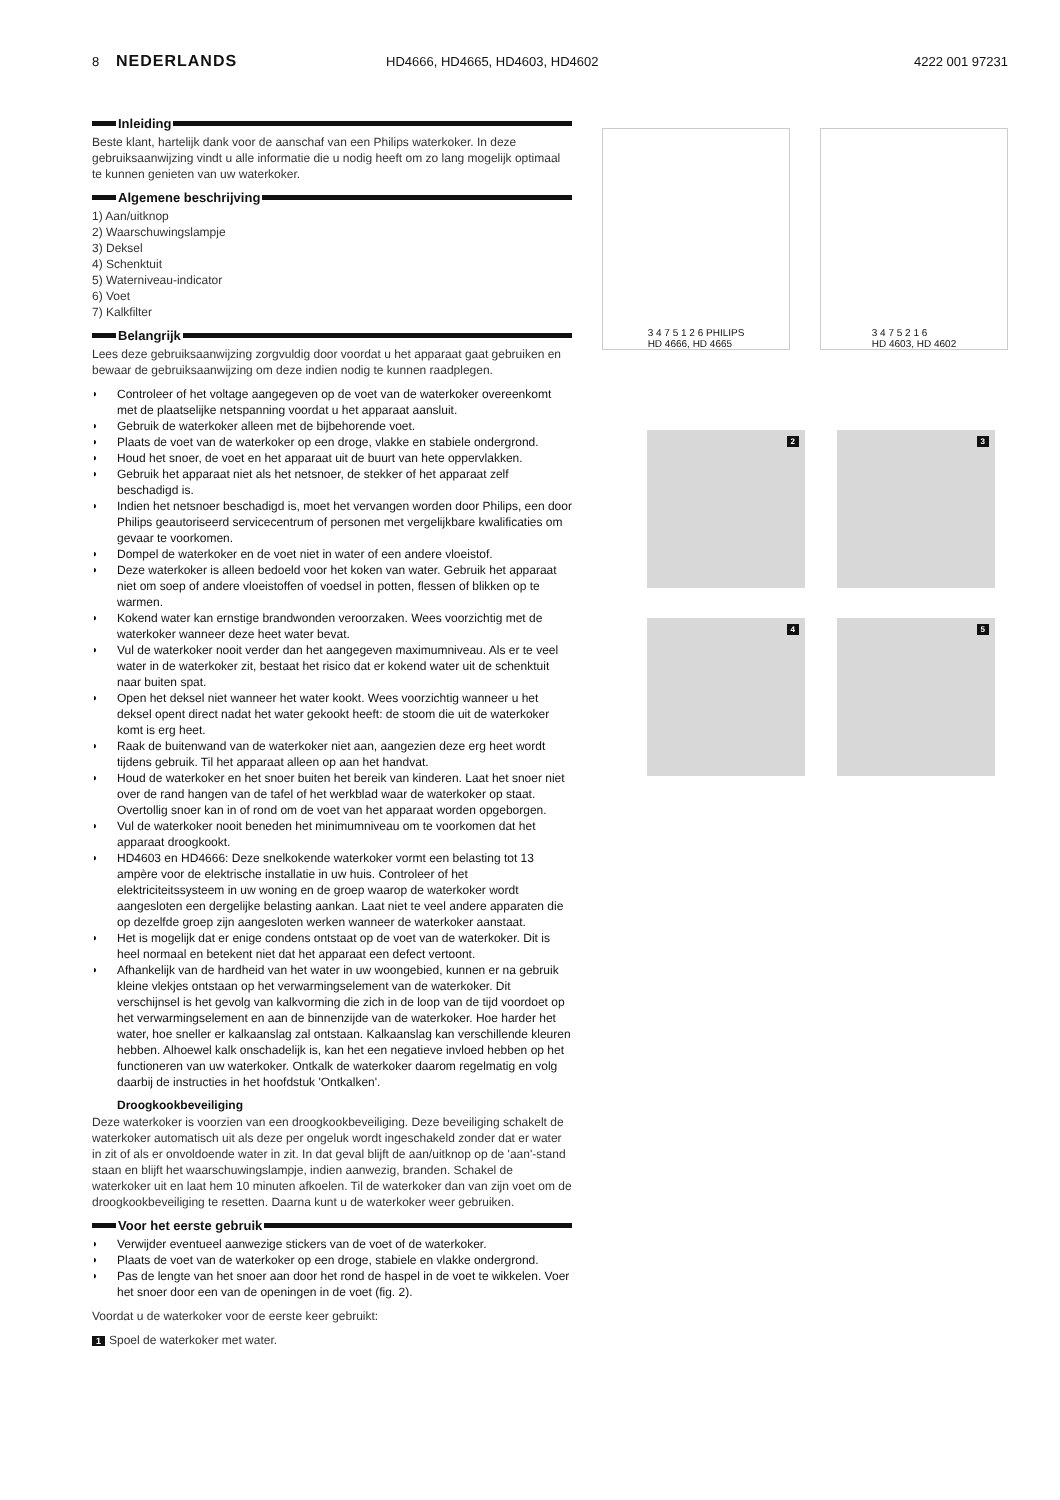8 NEDERLANDS HD4666, HD4665, HD4603, HD4602 4222 001 97231
Inleiding
Beste klant, hartelijk dank voor de aanschaf van een Philips waterkoker. In deze gebruiksaanwijzing vindt u alle informatie die u nodig heeft om zo lang mogelijk optimaal te kunnen genieten van uw waterkoker.
Algemene beschrijving
1) Aan/uitknop
2) Waarschuwingslampje
3) Deksel
4) Schenktuit
5) Waterniveau-indicator
6) Voet
7) Kalkfilter
Belangrijk
Lees deze gebruiksaanwijzing zorgvuldig door voordat u het apparaat gaat gebruiken en bewaar de gebruiksaanwijzing om deze indien nodig te kunnen raadplegen.
◗ Controleer of het voltage aangegeven op de voet van de waterkoker overeenkomt met de plaatselijke netspanning voordat u het apparaat aansluit.
◗ Gebruik de waterkoker alleen met de bijbehorende voet.
◗ Plaats de voet van de waterkoker op een droge, vlakke en stabiele ondergrond.
◗ Houd het snoer, de voet en het apparaat uit de buurt van hete oppervlakken.
◗ Gebruik het apparaat niet als het netsnoer, de stekker of het apparaat zelf beschadigd is.
◗ Indien het netsnoer beschadigd is, moet het vervangen worden door Philips, een door Philips geautoriseerd servicecentrum of personen met vergelijkbare kwalificaties om gevaar te voorkomen.
◗ Dompel de waterkoker en de voet niet in water of een andere vloeistof.
◗ Deze waterkoker is alleen bedoeld voor het koken van water. Gebruik het apparaat niet om soep of andere vloeistoffen of voedsel in potten, flessen of blikken op te warmen.
◗ Kokend water kan ernstige brandwonden veroorzaken. Wees voorzichtig met de waterkoker wanneer deze heet water bevat.
◗ Vul de waterkoker nooit verder dan het aangegeven maximumniveau. Als er te veel water in de waterkoker zit, bestaat het risico dat er kokend water uit de schenktuit naar buiten spat.
◗ Open het deksel niet wanneer het water kookt. Wees voorzichtig wanneer u het deksel opent direct nadat het water gekookt heeft: de stoom die uit de waterkoker komt is erg heet.
◗ Raak de buitenwand van de waterkoker niet aan, aangezien deze erg heet wordt tijdens gebruik. Til het apparaat alleen op aan het handvat.
◗ Houd de waterkoker en het snoer buiten het bereik van kinderen. Laat het snoer niet over de rand hangen van de tafel of het werkblad waar de waterkoker op staat. Overtollig snoer kan in of rond om de voet van het apparaat worden opgeborgen.
◗ Vul de waterkoker nooit beneden het minimumniveau om te voorkomen dat het apparaat droogkookt.
◗ HD4603 en HD4666: Deze snelkokende waterkoker vormt een belasting tot 13 ampère voor de elektrische installatie in uw huis. Controleer of het elektriciteitssysteem in uw woning en de groep waarop de waterkoker wordt aangesloten een dergelijke belasting aankan. Laat niet te veel andere apparaten die op dezelfde groep zijn aangesloten werken wanneer de waterkoker aanstaat.
◗ Het is mogelijk dat er enige condens ontstaat op de voet van de waterkoker. Dit is heel normaal en betekent niet dat het apparaat een defect vertoont.
◗ Afhankelijk van de hardheid van het water in uw woongebied, kunnen er na gebruik kleine vlekjes ontstaan op het verwarmingselement van de waterkoker. Dit verschijnsel is het gevolg van kalkvorming die zich in de loop van de tijd voordoet op het verwarmingselement en aan de binnenzijde van de waterkoker. Hoe harder het water, hoe sneller er kalkaanslag zal ontstaan. Kalkaanslag kan verschillende kleuren hebben. Alhoewel kalk onschadelijk is, kan het een negatieve invloed hebben op het functioneren van uw waterkoker. Ontkalk de waterkoker daarom regelmatig en volg daarbij de instructies in het hoofdstuk 'Ontkalken'.
Droogkookbeveiliging
Deze waterkoker is voorzien van een droogkookbeveiliging. Deze beveiliging schakelt de waterkoker automatisch uit als deze per ongeluk wordt ingeschakeld zonder dat er water in zit of als er onvoldoende water in zit. In dat geval blijft de aan/uitknop op de 'aan'-stand staan en blijft het waarschuwingslampje, indien aanwezig, branden. Schakel de waterkoker uit en laat hem 10 minuten afkoelen. Til de waterkoker dan van zijn voet om de droogkookbeveiliging te resetten. Daarna kunt u de waterkoker weer gebruiken.
Voor het eerste gebruik
◗ Verwijder eventueel aanwezige stickers van de voet of de waterkoker.
◗ Plaats de voet van de waterkoker op een droge, stabiele en vlakke ondergrond.
◗ Pas de lengte van het snoer aan door het rond de haspel in de voet te wikkelen. Voer het snoer door een van de openingen in de voet (fig. 2).
Voordat u de waterkoker voor de eerste keer gebruikt:
1 Spoel de waterkoker met water.
3 4 7 5 1 2 6 PHILIPS
HD 4666, HD 4665
3 4 7 5 2 1 6
HD 4603, HD 4602
2
3
4
5